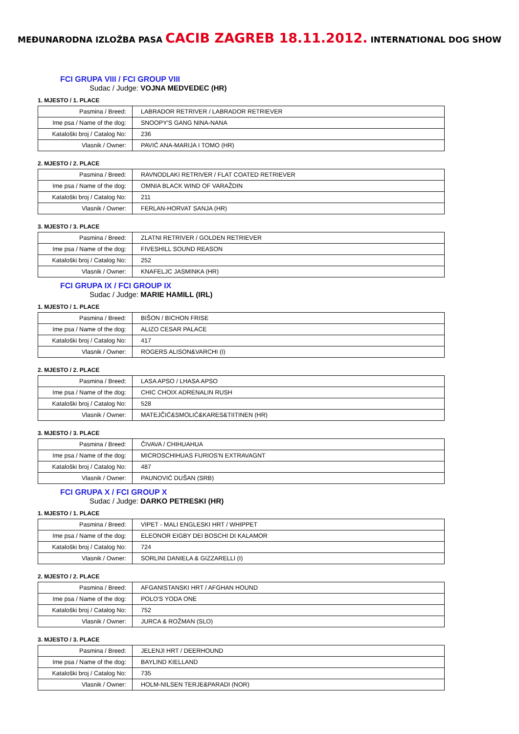MEĐUNARODNA IZLOŽBA PASA CACIB ZAGREB 18.11.2012. INTERNATIONAL DOG SHOW
FCI GRUPA VIII / FCI GROUP VIII
Sudac / Judge: VOJNA MEDVEDEC (HR)
1. MJESTO / 1. PLACE
| Pasmina / Breed: | LABRADOR RETRIVER / LABRADOR RETRIEVER |
| Ime psa / Name of the dog: | SNOOPY'S GANG NINA-NANA |
| Kataloški broj / Catalog No: | 236 |
| Vlasnik / Owner: | PAVIĆ ANA-MARIJA I TOMO (HR) |
2. MJESTO / 2. PLACE
| Pasmina / Breed: | RAVNODLAKI RETRIVER / FLAT COATED RETRIEVER |
| Ime psa / Name of the dog: | OMNIA BLACK WIND OF VARAŽDIN |
| Kataloški broj / Catalog No: | 211 |
| Vlasnik / Owner: | FERLAN-HORVAT SANJA (HR) |
3. MJESTO / 3. PLACE
| Pasmina / Breed: | ZLATNI RETRIVER / GOLDEN RETRIEVER |
| Ime psa / Name of the dog: | FIVESHILL SOUND REASON |
| Kataloški broj / Catalog No: | 252 |
| Vlasnik / Owner: | KNAFELJC JASMINKA (HR) |
FCI GRUPA IX / FCI GROUP IX
Sudac / Judge: MARIE HAMILL (IRL)
1. MJESTO / 1. PLACE
| Pasmina / Breed: | BIŠON / BICHON FRISE |
| Ime psa / Name of the dog: | ALIZO CESAR PALACE |
| Kataloški broj / Catalog No: | 417 |
| Vlasnik / Owner: | ROGERS ALISON&VARCHI (I) |
2. MJESTO / 2. PLACE
| Pasmina / Breed: | LASA APSO / LHASA APSO |
| Ime psa / Name of the dog: | CHIC CHOIX ADRENALIN RUSH |
| Kataloški broj / Catalog No: | 528 |
| Vlasnik / Owner: | MATEJČIĆ&SMOLIĆ&KARES&TIITINEN (HR) |
3. MJESTO / 3. PLACE
| Pasmina / Breed: | ČIVAVA / CHIHUAHUA |
| Ime psa / Name of the dog: | MICROSCHIHUAS FURIOS'N EXTRAVAGNT |
| Kataloški broj / Catalog No: | 487 |
| Vlasnik / Owner: | PAUNOVIĆ DUŠAN (SRB) |
FCI GRUPA X / FCI GROUP X
Sudac / Judge: DARKO PETRESKI (HR)
1. MJESTO / 1. PLACE
| Pasmina / Breed: | VIPET - MALI ENGLESKI HRT / WHIPPET |
| Ime psa / Name of the dog: | ELEONOR EIGBY DEI BOSCHI DI KALAMOR |
| Kataloški broj / Catalog No: | 724 |
| Vlasnik / Owner: | SORLINI DANIELA & GIZZARELLI (I) |
2. MJESTO / 2. PLACE
| Pasmina / Breed: | AFGANISTANSKI HRT / AFGHAN HOUND |
| Ime psa / Name of the dog: | POLO'S YODA ONE |
| Kataloški broj / Catalog No: | 752 |
| Vlasnik / Owner: | JURCA & ROŽMAN (SLO) |
3. MJESTO / 3. PLACE
| Pasmina / Breed: | JELENJI HRT / DEERHOUND |
| Ime psa / Name of the dog: | BAYLIND KIELLAND |
| Kataloški broj / Catalog No: | 735 |
| Vlasnik / Owner: | HOLM-NILSEN TERJE&PARADI (NOR) |